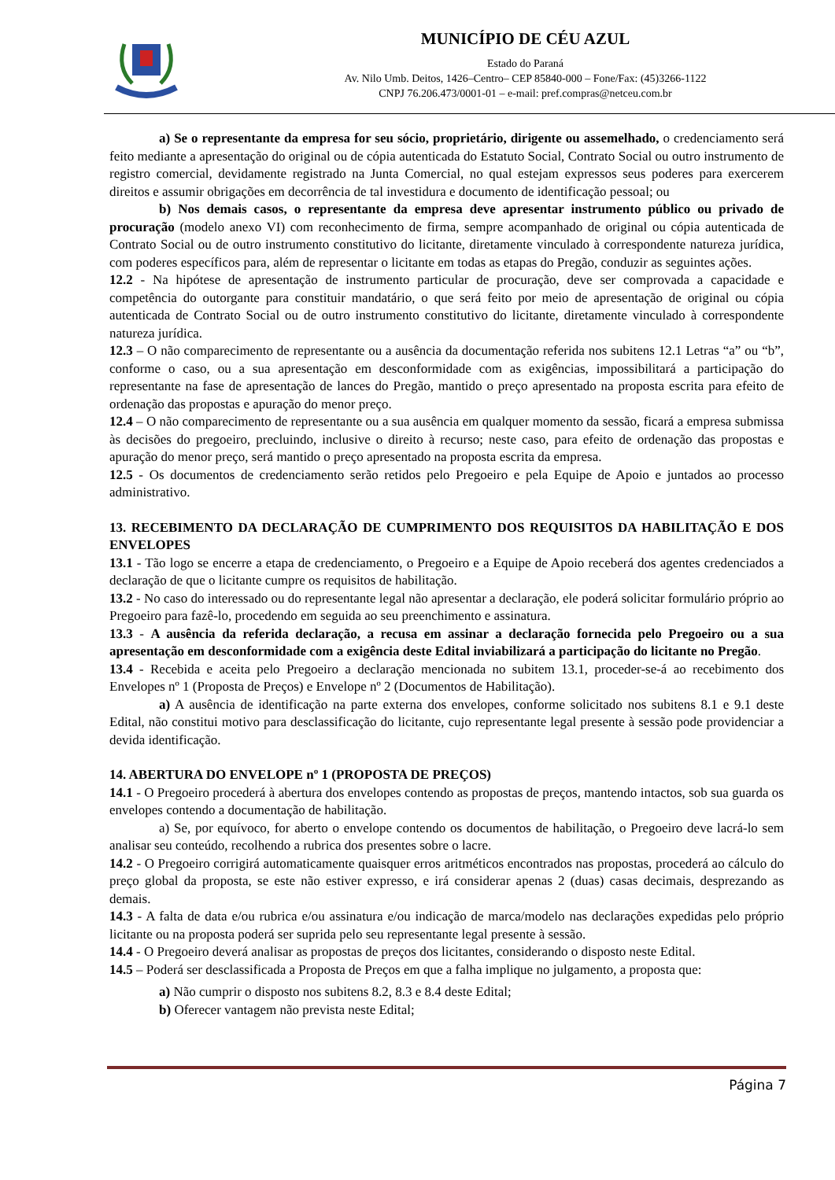MUNICÍPIO DE CÉU AZUL
Estado do Paraná
Av. Nilo Umb. Deitos, 1426–Centro– CEP 85840-000 – Fone/Fax: (45)3266-1122
CNPJ 76.206.473/0001-01 – e-mail: pref.compras@netceu.com.br
a) Se o representante da empresa for seu sócio, proprietário, dirigente ou assemelhado, o credenciamento será feito mediante a apresentação do original ou de cópia autenticada do Estatuto Social, Contrato Social ou outro instrumento de registro comercial, devidamente registrado na Junta Comercial, no qual estejam expressos seus poderes para exercerem direitos e assumir obrigações em decorrência de tal investidura e documento de identificação pessoal; ou
b) Nos demais casos, o representante da empresa deve apresentar instrumento público ou privado de procuração (modelo anexo VI) com reconhecimento de firma, sempre acompanhado de original ou cópia autenticada de Contrato Social ou de outro instrumento constitutivo do licitante, diretamente vinculado à correspondente natureza jurídica, com poderes específicos para, além de representar o licitante em todas as etapas do Pregão, conduzir as seguintes ações.
12.2 - Na hipótese de apresentação de instrumento particular de procuração, deve ser comprovada a capacidade e competência do outorgante para constituir mandatário, o que será feito por meio de apresentação de original ou cópia autenticada de Contrato Social ou de outro instrumento constitutivo do licitante, diretamente vinculado à correspondente natureza jurídica.
12.3 – O não comparecimento de representante ou a ausência da documentação referida nos subitens 12.1 Letras “a” ou “b”, conforme o caso, ou a sua apresentação em desconformidade com as exigências, impossibilitará a participação do representante na fase de apresentação de lances do Pregão, mantido o preço apresentado na proposta escrita para efeito de ordenação das propostas e apuração do menor preço.
12.4 – O não comparecimento de representante ou a sua ausência em qualquer momento da sessão, ficará a empresa submissa às decisões do pregoeiro, precluindo, inclusive o direito à recurso; neste caso, para efeito de ordenação das propostas e apuração do menor preço, será mantido o preço apresentado na proposta escrita da empresa.
12.5 - Os documentos de credenciamento serão retidos pelo Pregoeiro e pela Equipe de Apoio e juntados ao processo administrativo.
13. RECEBIMENTO DA DECLARAÇÃO DE CUMPRIMENTO DOS REQUISITOS DA HABILITAÇÃO E DOS ENVELOPES
13.1 - Tão logo se encerre a etapa de credenciamento, o Pregoeiro e a Equipe de Apoio receberá dos agentes credenciados a declaração de que o licitante cumpre os requisitos de habilitação.
13.2 - No caso do interessado ou do representante legal não apresentar a declaração, ele poderá solicitar formulário próprio ao Pregoeiro para fazê-lo, procedendo em seguida ao seu preenchimento e assinatura.
13.3 - A ausência da referida declaração, a recusa em assinar a declaração fornecida pelo Pregoeiro ou a sua apresentação em desconformidade com a exigência deste Edital inviabilizará a participação do licitante no Pregão.
13.4 - Recebida e aceita pelo Pregoeiro a declaração mencionada no subitem 13.1, proceder-se-á ao recebimento dos Envelopes nº 1 (Proposta de Preços) e Envelope nº 2 (Documentos de Habilitação).
a) A ausência de identificação na parte externa dos envelopes, conforme solicitado nos subitens 8.1 e 9.1 deste Edital, não constitui motivo para desclassificação do licitante, cujo representante legal presente à sessão pode providenciar a devida identificação.
14. ABERTURA DO ENVELOPE nº 1 (PROPOSTA DE PREÇOS)
14.1 - O Pregoeiro procederá à abertura dos envelopes contendo as propostas de preços, mantendo intactos, sob sua guarda os envelopes contendo a documentação de habilitação.
a) Se, por equívoco, for aberto o envelope contendo os documentos de habilitação, o Pregoeiro deve lacrá-lo sem analisar seu conteúdo, recolhendo a rubrica dos presentes sobre o lacre.
14.2 - O Pregoeiro corrigirá automaticamente quaisquer erros aritméticos encontrados nas propostas, procederá ao cálculo do preço global da proposta, se este não estiver expresso, e irá considerar apenas 2 (duas) casas decimais, desprezando as demais.
14.3 - A falta de data e/ou rubrica e/ou assinatura e/ou indicação de marca/modelo nas declarações expedidas pelo próprio licitante ou na proposta poderá ser suprida pelo seu representante legal presente à sessão.
14.4 - O Pregoeiro deverá analisar as propostas de preços dos licitantes, considerando o disposto neste Edital.
14.5 – Poderá ser desclassificada a Proposta de Preços em que a falha implique no julgamento, a proposta que:
a) Não cumprir o disposto nos subitens 8.2, 8.3 e 8.4 deste Edital;
b) Oferecer vantagem não prevista neste Edital;
Página 7